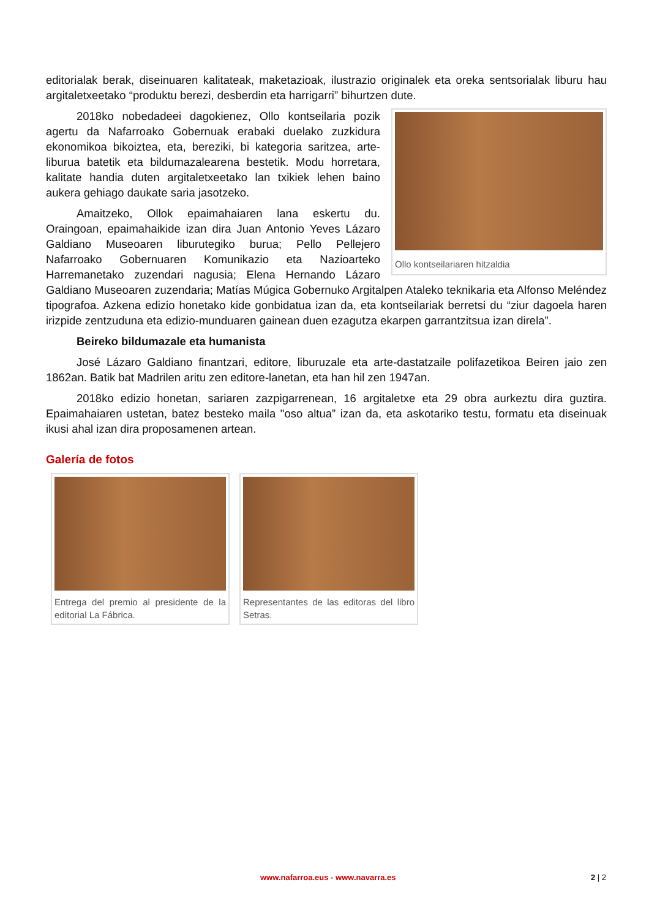editorialak berak, diseinuaren kalitateak, maketazioak, ilustrazio originalek eta oreka sentsorialak liburu hau argitaletxeetako “produktu berezi, desberdin eta harrigarri” bihurtzen dute.
Ollo kontseilariaren hitzaldia
2018ko nobedadeei dagokienez, Ollo kontseilaria pozik agertu da Nafarroako Gobernuak erabaki duelako zuzkidura ekonomikoa bikoiztea, eta, bereziki, bi kategoria saritzea, arte-liburua batetik eta bildumazalearena bestetik. Modu horretara, kalitate handia duten argitaletxeetako lan txikiek lehen baino aukera gehiago daukate saria jasotzeko.
Amaitzeko, Ollok epaimahaiaren lana eskertu du. Oraingoan, epaimahaikide izan dira Juan Antonio Yeves Lázaro Galdiano Museoaren liburutegiko burua; Pello Pellejero Nafarroako Gobernuaren Komunikazio eta Nazioarteko Harremanetako zuzendari nagusia; Elena Hernando Lázaro Galdiano Museoaren zuzendaria; Matías Múgica Gobernuko Argitalpen Ataleko teknikaria eta Alfonso Meléndez tipografoa. Azkena edizio honetako kide gonbidatua izan da, eta kontseilariak berretsi du “ziur dagoela haren irizpide zentzuduna eta edizio-munduaren gainean duen ezagutza ekarpen garrantzitsua izan direla”.
Beireko bildumazale eta humanista
José Lázaro Galdiano finantzari, editore, liburuzale eta arte-dastatzaile polifazetikoa Beiren jaio zen 1862an. Batik bat Madrilen aritu zen editore-lanetan, eta han hil zen 1947an.
2018ko edizio honetan, sariaren zazpigarrenean, 16 argitaletxe eta 29 obra aurkeztu dira guztira. Epaimahaiaren ustetan, batez besteko maila "oso altua” izan da, eta askotariko testu, formatu eta diseinuak ikusi ahal izan dira proposamenen artean.
Galería de fotos
Entrega del premio al presidente de la editorial La Fábrica.
Representantes de las editoras del libro Setras.
www.nafarroa.eus - www.navarra.es 2 | 2